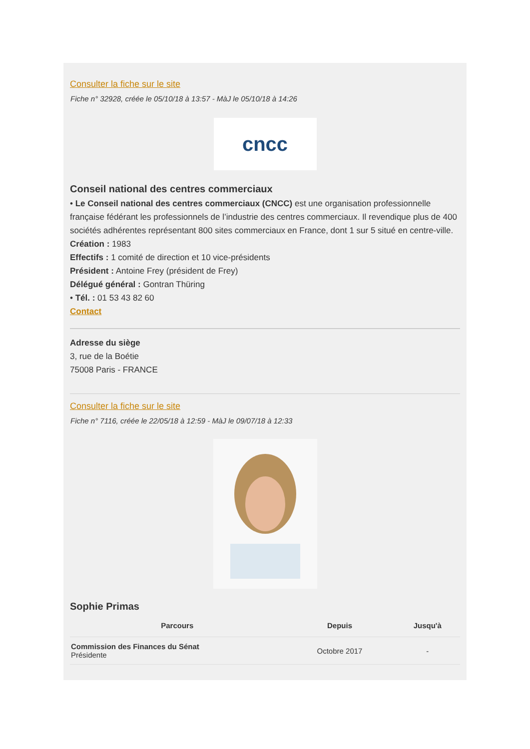Consulter la fiche sur le site
Fiche n° 32928, créée le 05/10/18 à 13:57 - MàJ le 05/10/18 à 14:26
cncc
Conseil national des centres commerciaux
• Le Conseil national des centres commerciaux (CNCC) est une organisation professionnelle française fédérant les professionnels de l’industrie des centres commerciaux. Il revendique plus de 400 sociétés adhérentes représentant 800 sites commerciaux en France, dont 1 sur 5 situé en centre-ville.
Création : 1983
Effectifs : 1 comité de direction et 10 vice-présidents
Président : Antoine Frey (président de Frey)
Délégué général : Gontran Thüring
• Tél. : 01 53 43 82 60
Contact
Adresse du siège
3, rue de la Boétie
75008 Paris - FRANCE
Consulter la fiche sur le site
Fiche n° 7116, créée le 22/05/18 à 12:59 - MàJ le 09/07/18 à 12:33
Sophie Primas
| Parcours | Depuis | Jusqu'à |
| --- | --- | --- |
| Commission des Finances du Sénat Présidente | Octobre 2017 | - |